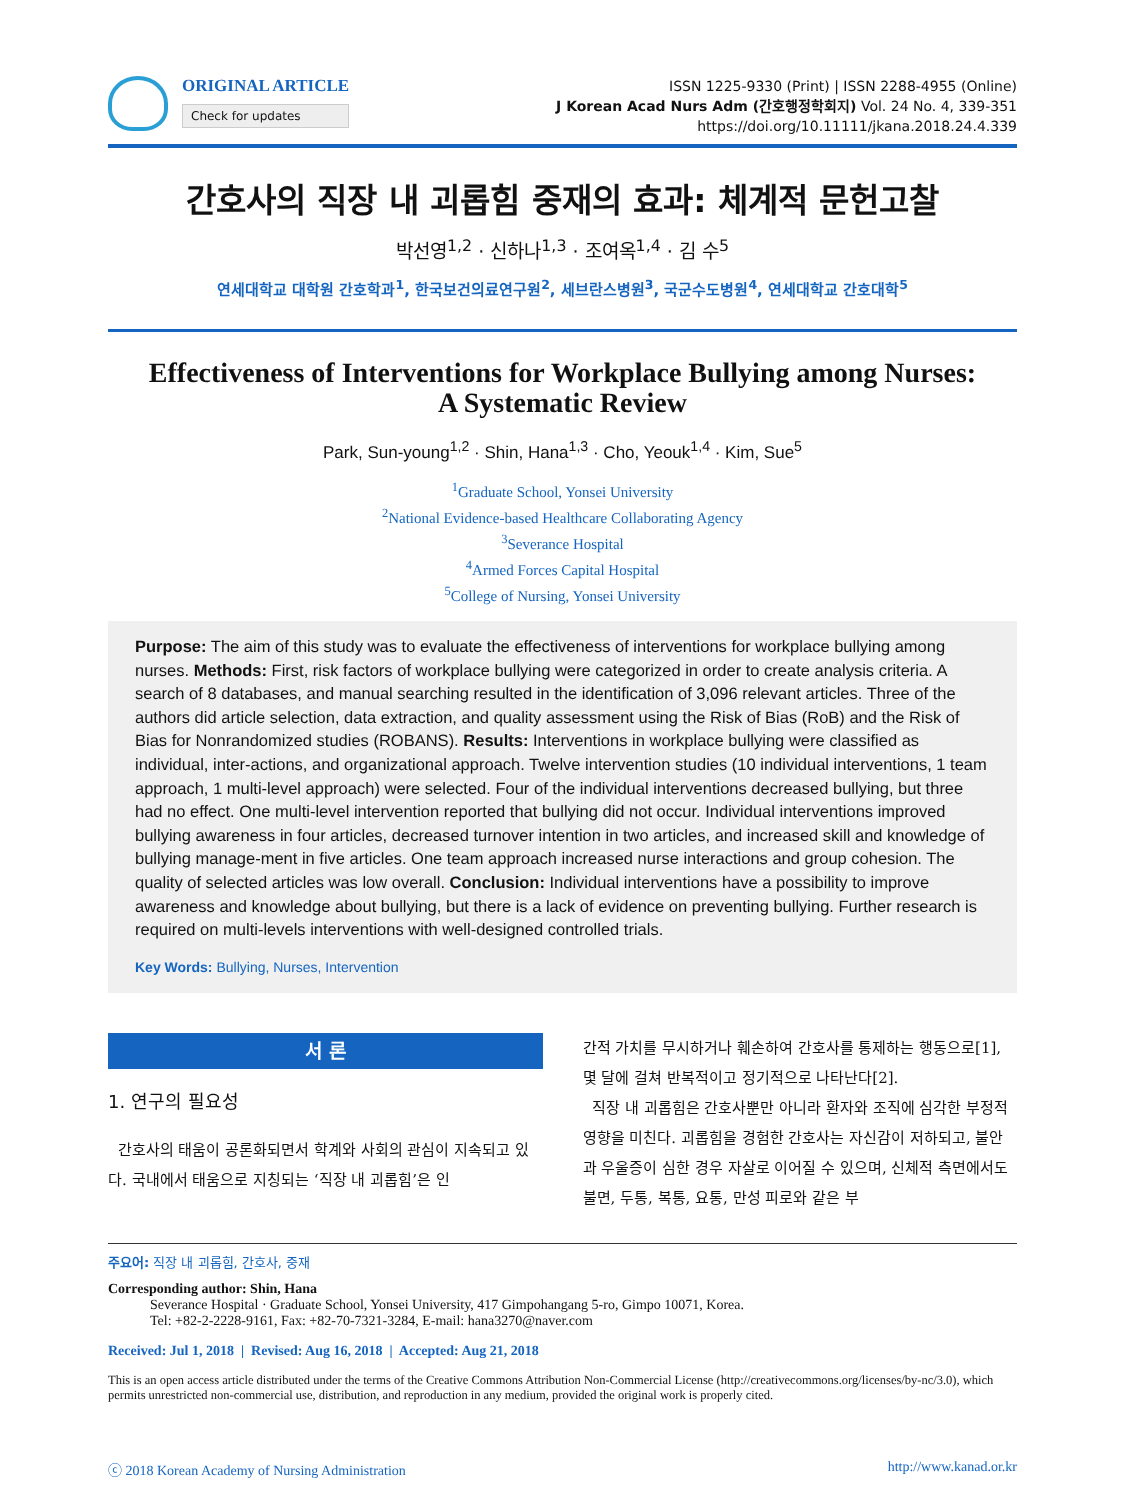ORIGINAL ARTICLE
Check for updates
ISSN 1225-9330 (Print) | ISSN 2288-4955 (Online)
J Korean Acad Nurs Adm (간호행정학회지) Vol. 24 No. 4, 339-351
https://doi.org/10.11111/jkana.2018.24.4.339
간호사의 직장 내 괴롭힘 중재의 효과: 체계적 문헌고찰
박선영<sup>1,2</sup> · 신하나<sup>1,3</sup> · 조여옥<sup>1,4</sup> · 김 수<sup>5</sup>
연세대학교 대학원 간호학과<sup>1</sup>, 한국보건의료연구원<sup>2</sup>, 세브란스병원<sup>3</sup>, 국군수도병원<sup>4</sup>, 연세대학교 간호대학<sup>5</sup>
Effectiveness of Interventions for Workplace Bullying among Nurses:
A Systematic Review
Park, Sun-young<sup>1,2</sup> · Shin, Hana<sup>1,3</sup> · Cho, Yeouk<sup>1,4</sup> · Kim, Sue<sup>5</sup>
<sup>1</sup> Graduate School, Yonsei University
<sup>2</sup> National Evidence-based Healthcare Collaborating Agency
<sup>3</sup> Severance Hospital
<sup>4</sup> Armed Forces Capital Hospital
<sup>5</sup> College of Nursing, Yonsei University
Purpose: The aim of this study was to evaluate the effectiveness of interventions for workplace bullying among nurses. Methods: First, risk factors of workplace bullying were categorized in order to create analysis criteria. A search of 8 databases, and manual searching resulted in the identification of 3,096 relevant articles. Three of the authors did article selection, data extraction, and quality assessment using the Risk of Bias (RoB) and the Risk of Bias for Nonrandomized studies (ROBANS). Results: Interventions in workplace bullying were classified as individual, inter-actions, and organizational approach. Twelve intervention studies (10 individual interventions, 1 team approach, 1 multi-level approach) were selected. Four of the individual interventions decreased bullying, but three had no effect. One multi-level intervention reported that bullying did not occur. Individual interventions improved bullying awareness in four articles, decreased turnover intention in two articles, and increased skill and knowledge of bullying manage-ment in five articles. One team approach increased nurse interactions and group cohesion. The quality of selected articles was low overall. Conclusion: Individual interventions have a possibility to improve awareness and knowledge about bullying, but there is a lack of evidence on preventing bullying. Further research is required on multi-levels interventions with well-designed controlled trials.
Key Words: Bullying, Nurses, Intervention
서 론
1. 연구의 필요성
간호사의 태움이 공론화되면서 학계와 사회의 관심이 지속되고 있다. 국내에서 태움으로 지칭되는 ‘직장 내 괴롭힘’은 인
간적 가치를 무시하거나 훼손하여 간호사를 통제하는 행동으로[1], 몇 달에 걸쳐 반복적이고 정기적으로 나타난다[2].
직장 내 괴롭힘은 간호사뿐만 아니라 환자와 조직에 심각한 부정적 영향을 미친다. 괴롭힘을 경험한 간호사는 자신감이 저하되고, 불안과 우울증이 심한 경우 자살로 이어질 수 있으며, 신체적 측면에서도 불면, 두통, 복통, 요통, 만성 피로와 같은 부
주요어: 직장 내 괴롭힘, 간호사, 중재
Corresponding author: Shin, Hana
Severance Hospital · Graduate School, Yonsei University, 417 Gimpohangang 5-ro, Gimpo 10071, Korea.
Tel: +82-2-2228-9161, Fax: +82-70-7321-3284, E-mail: hana3270@naver.com
Received: Jul 1, 2018 | Revised: Aug 16, 2018 | Accepted: Aug 21, 2018
This is an open access article distributed under the terms of the Creative Commons Attribution Non-Commercial License (http://creativecommons.org/licenses/by-nc/3.0), which permits unrestricted non-commercial use, distribution, and reproduction in any medium, provided the original work is properly cited.
ⓒ 2018 Korean Academy of Nursing Administration http://www.kanad.or.kr